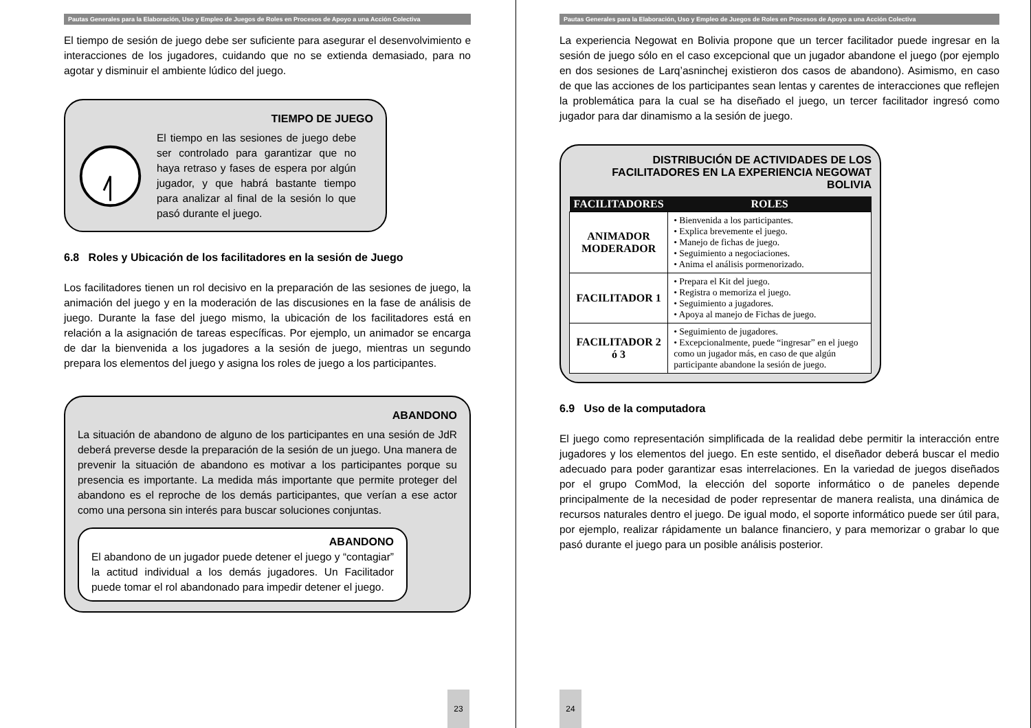Pautas Generales para la Elaboración, Uso y Empleo de Juegos de Roles en Procesos de Apoyo a una Acción Colectiva
El tiempo de sesión de juego debe ser suficiente para asegurar el desenvolvimiento e interacciones de los jugadores, cuidando que no se extienda demasiado, para no agotar y disminuir el ambiente lúdico del juego.
TIEMPO DE JUEGO
El tiempo en las sesiones de juego debe ser controlado para garantizar que no haya retraso y fases de espera por algún jugador, y que habrá bastante tiempo para analizar al final de la sesión lo que pasó durante el juego.
6.8 Roles y Ubicación de los facilitadores en la sesión de Juego
Los facilitadores tienen un rol decisivo en la preparación de las sesiones de juego, la animación del juego y en la moderación de las discusiones en la fase de análisis de juego. Durante la fase del juego mismo, la ubicación de los facilitadores está en relación a la asignación de tareas específicas. Por ejemplo, un animador se encarga de dar la bienvenida a los jugadores a la sesión de juego, mientras un segundo prepara los elementos del juego y asigna los roles de juego a los participantes.
ABANDONO
La situación de abandono de alguno de los participantes en una sesión de JdR deberá preverse desde la preparación de la sesión de un juego. Una manera de prevenir la situación de abandono es motivar a los participantes porque su presencia es importante. La medida más importante que permite proteger del abandono es el reproche de los demás participantes, que verían a ese actor como una persona sin interés para buscar soluciones conjuntas.
ABANDONO
El abandono de un jugador puede detener el juego y “contagiar” la actitud individual a los demás jugadores. Un Facilitador puede tomar el rol abandonado para impedir detener el juego.
23
Pautas Generales para la Elaboración, Uso y Empleo de Juegos de Roles en Procesos de Apoyo a una Acción Colectiva
La experiencia Negowat en Bolivia propone que un tercer facilitador puede ingresar en la sesión de juego sólo en el caso excepcional que un jugador abandone el juego (por ejemplo en dos sesiones de Larq’asninchej existieron dos casos de abandono). Asimismo, en caso de que las acciones de los participantes sean lentas y carentes de interacciones que reflejen la problemática para la cual se ha diseñado el juego, un tercer facilitador ingresó como jugador para dar dinamismo a la sesión de juego.
DISTRIBUCIÓN DE ACTIVIDADES DE LOS FACILITADORES EN LA EXPERIENCIA NEGOWAT BOLIVIA
| FACILITADORES | ROLES |
| --- | --- |
| ANIMADOR MODERADOR | • Bienvenida a los participantes. • Explica brevemente el juego. • Manejo de fichas de juego. • Seguimiento a negociaciones. • Anima el análisis pormenorizado. |
| FACILITADOR 1 | • Prepara el Kit del juego. • Registra o memoriza el juego. • Seguimiento a jugadores. • Apoya al manejo de Fichas de juego. |
| FACILITADOR 2 ó 3 | • Seguimiento de jugadores. • Excepcionalmente, puede “ingresar” en el juego como un jugador más, en caso de que algún participante abandone la sesión de juego. |
6.9 Uso de la computadora
El juego como representación simplificada de la realidad debe permitir la interacción entre jugadores y los elementos del juego. En este sentido, el diseñador deberá buscar el medio adecuado para poder garantizar esas interrelaciones. En la variedad de juegos diseñados por el grupo ComMod, la elección del soporte informático o de paneles depende principalmente de la necesidad de poder representar de manera realista, una dinámica de recursos naturales dentro el juego. De igual modo, el soporte informático puede ser útil para, por ejemplo, realizar rápidamente un balance financiero, y para memorizar o grabar lo que pasó durante el juego para un posible análisis posterior.
24